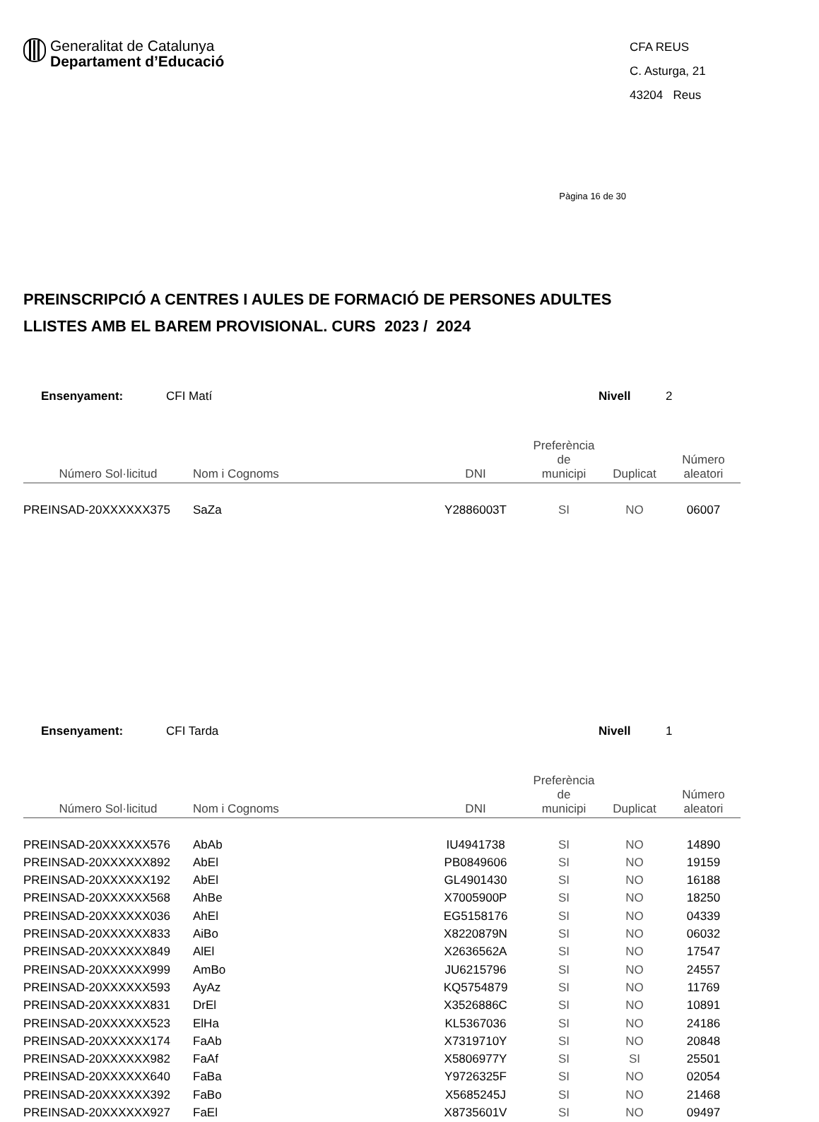Generalitat de Catalunya
Departament d’Educació
CFA REUS
C. Asturga, 21
43204 Reus
Pàgina 16 de 30
PREINSCRIPCIÓ A CENTRES I AULES DE FORMACIÓ DE PERSONES ADULTES
LLISTES AMB EL BAREM PROVISIONAL. CURS 2023 / 2024
Ensenyament: CFI Matí Nivell 2
| Número Sol·licitud | Nom i Cognoms | DNI | Preferència de municipi | Duplicat | Número aleatori |
| --- | --- | --- | --- | --- | --- |
| PREINSAD-20XXXXXX375 | SaZa | Y2886003T | SI | NO | 06007 |
Ensenyament: CFI Tarda Nivell 1
| Número Sol·licitud | Nom i Cognoms | DNI | Preferència de municipi | Duplicat | Número aleatori |
| --- | --- | --- | --- | --- | --- |
| PREINSAD-20XXXXXX576 | AbAb | IU4941738 | SI | NO | 14890 |
| PREINSAD-20XXXXXX892 | AbEl | PB0849606 | SI | NO | 19159 |
| PREINSAD-20XXXXXX192 | AbEl | GL4901430 | SI | NO | 16188 |
| PREINSAD-20XXXXXX568 | AhBe | X7005900P | SI | NO | 18250 |
| PREINSAD-20XXXXXX036 | AhEl | EG5158176 | SI | NO | 04339 |
| PREINSAD-20XXXXXX833 | AiBo | X8220879N | SI | NO | 06032 |
| PREINSAD-20XXXXXX849 | AlEl | X2636562A | SI | NO | 17547 |
| PREINSAD-20XXXXXX999 | AmBo | JU6215796 | SI | NO | 24557 |
| PREINSAD-20XXXXXX593 | AyAz | KQ5754879 | SI | NO | 11769 |
| PREINSAD-20XXXXXX831 | DrEl | X3526886C | SI | NO | 10891 |
| PREINSAD-20XXXXXX523 | ElHa | KL5367036 | SI | NO | 24186 |
| PREINSAD-20XXXXXX174 | FaAb | X7319710Y | SI | NO | 20848 |
| PREINSAD-20XXXXXX982 | FaAf | X5806977Y | SI | SI | 25501 |
| PREINSAD-20XXXXXX640 | FaBa | Y9726325F | SI | NO | 02054 |
| PREINSAD-20XXXXXX392 | FaBo | X5685245J | SI | NO | 21468 |
| PREINSAD-20XXXXXX927 | FaEl | X8735601V | SI | NO | 09497 |